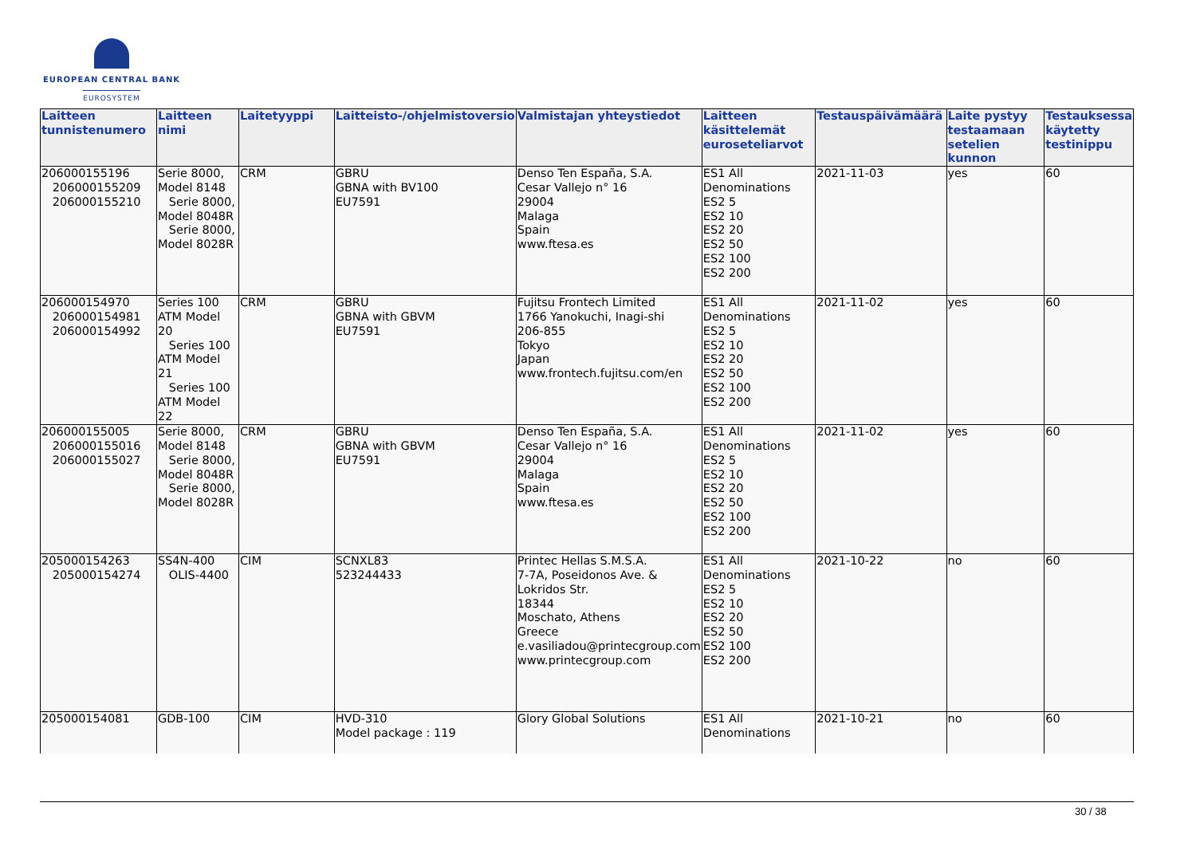EUROPEAN CENTRAL BANK
EUROSYSTEM
| Laitteen tunnistenumero | Laitteen nimi | Laitetyyppi | Laitteisto-/ohjelmistoversio | Valmistajan yhteystiedot | Laitteen käsittelemät euroseteliarvot | Testauspäivämäärä | Laite pystyy testaamaan setelien kunnon | Testauksessa käytetty testinippu |
| --- | --- | --- | --- | --- | --- | --- | --- | --- |
| 206000155196 206000155209 206000155210 | Serie 8000, Model 8148 Serie 8000, Model 8048R Serie 8000, Model 8028R | CRM | GBRU GBNA with BV100 EU7591 | Denso Ten España, S.A. Cesar Vallejo n° 16 29004 Malaga Spain www.ftesa.es | ES1 All Denominations ES2 5 ES2 10 ES2 20 ES2 50 ES2 100 ES2 200 | 2021-11-03 | yes | 60 |
| 206000154970 206000154981 206000154992 | Series 100 ATM Model 20 Series 100 ATM Model 21 Series 100 ATM Model 22 | CRM | GBRU GBNA with GBVM EU7591 | Fujitsu Frontech Limited 1766 Yanokuchi, Inagi-shi 206-855 Tokyo Japan www.frontech.fujitsu.com/en | ES1 All Denominations ES2 5 ES2 10 ES2 20 ES2 50 ES2 100 ES2 200 | 2021-11-02 | yes | 60 |
| 206000155005 206000155016 206000155027 | Serie 8000, Model 8148 Serie 8000, Model 8048R Serie 8000, Model 8028R | CRM | GBRU GBNA with GBVM EU7591 | Denso Ten España, S.A. Cesar Vallejo n° 16 29004 Malaga Spain www.ftesa.es | ES1 All Denominations ES2 5 ES2 10 ES2 20 ES2 50 ES2 100 ES2 200 | 2021-11-02 | yes | 60 |
| 205000154263 205000154274 | SS4N-400 OLIS-4400 | CIM | SCNXL83 523244433 | Printec Hellas S.M.S.A. 7-7A, Poseidonos Ave. & Lokridos Str. 18344 Moschato, Athens Greece e.vasiliadou@printecgroup.com www.printecgroup.com | ES1 All Denominations ES2 5 ES2 10 ES2 20 ES2 50 ES2 100 ES2 200 | 2021-10-22 | no | 60 |
| 205000154081 | GDB-100 | CIM | HVD-310 Model package : 119 | Glory Global Solutions | ES1 All Denominations | 2021-10-21 | no | 60 |
30 / 38